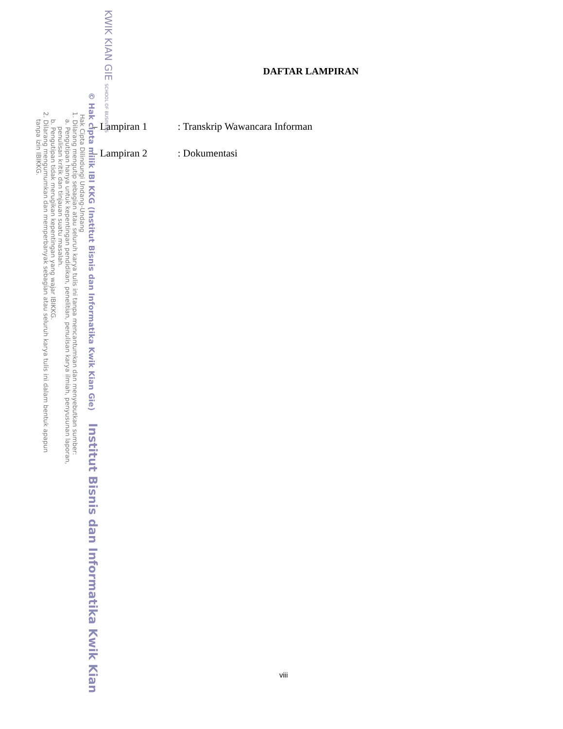DAFTAR LAMPIRAN
– Lampiran 1: Transkrip Wawancara Informan
– Lampiran 2: Dokumentasi
viii
KWIK KIAN GIE SCHOOL OF BUSINESS
© Hak cipta milik IBI KKG (Institut Bisnis dan Informatika Kwik Kian Gie) Institut Bisnis dan Informatika Kwik Kian
Hak Cipta Dilindungi Undang-Undang
1. Dilarang mengutip sebagian atau seluruh karya tulis ini tanpa mencantumkan dan menyebutkan sumber:
a. Pengutipan hanya untuk kepentingan pendidikan, penelitian, penulisan karya ilmiah, penyusunan laporan,
penulisan kritik dan tinjauan suatu masalah.
b. Pengutipan tidak merugikan kepentingan yang wajar IBIKKG.
2. Dilarang mengumumkan dan memperbanyak sebagian atau seluruh karya tulis ini dalam bentuk apapun
tanpa izin IBIKKG.